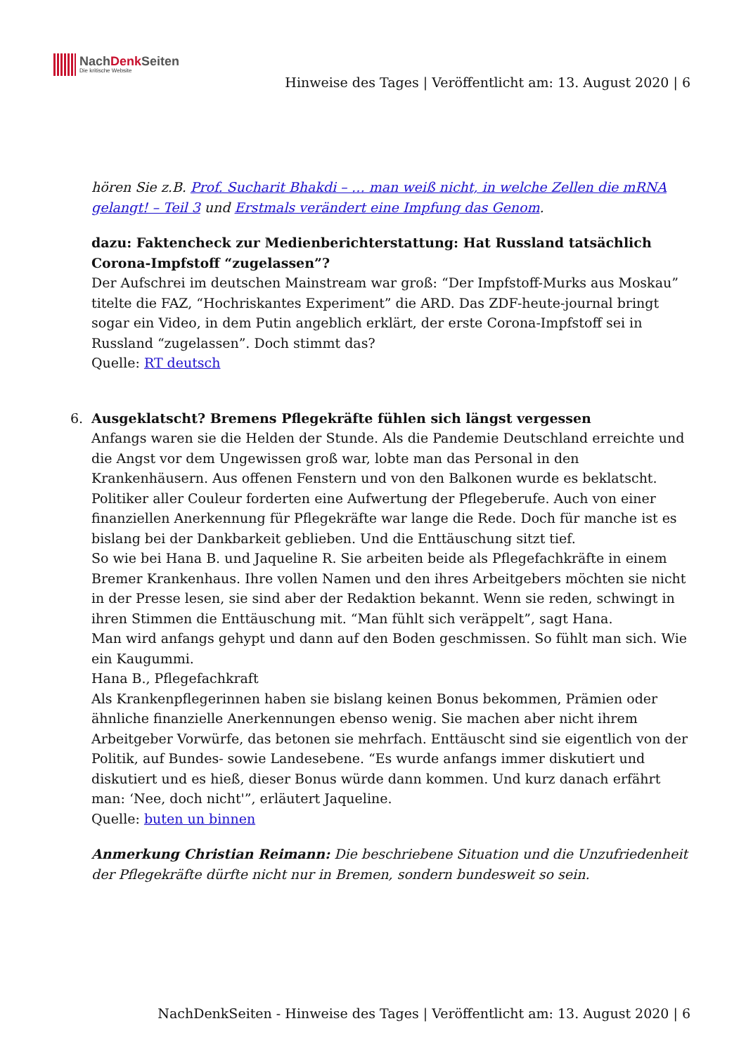NachDenk Seiten
Die kritische Website
Hinweise des Tages | Veröffentlicht am: 13. August 2020 | 6
hören Sie z.B. Prof. Sucharit Bhakdi – … man weiß nicht, in welche Zellen die mRNA gelangt! – Teil 3 und Erstmals verändert eine Impfung das Genom.
dazu: Faktencheck zur Medienberichterstattung: Hat Russland tatsächlich Corona-Impfstoff “zugelassen”?
Der Aufschrei im deutschen Mainstream war groß: “Der Impfstoff-Murks aus Moskau” titelte die FAZ, “Hochriskantes Experiment” die ARD. Das ZDF-heute-journal bringt sogar ein Video, in dem Putin angeblich erklärt, der erste Corona-Impfstoff sei in Russland “zugelassen”. Doch stimmt das?
Quelle: RT deutsch
6. Ausgeklatscht? Bremens Pflegekräfte fühlen sich längst vergessen
Anfangs waren sie die Helden der Stunde. Als die Pandemie Deutschland erreichte und die Angst vor dem Ungewissen groß war, lobte man das Personal in den Krankenhäusern. Aus offenen Fenstern und von den Balkonen wurde es beklatscht. Politiker aller Couleur forderten eine Aufwertung der Pflegeberufe. Auch von einer finanziellen Anerkennung für Pflegekräfte war lange die Rede. Doch für manche ist es bislang bei der Dankbarkeit geblieben. Und die Enttäuschung sitzt tief.
So wie bei Hana B. und Jaqueline R. Sie arbeiten beide als Pflegefachkräfte in einem Bremer Krankenhaus. Ihre vollen Namen und den ihres Arbeitgebers möchten sie nicht in der Presse lesen, sie sind aber der Redaktion bekannt. Wenn sie reden, schwingt in ihren Stimmen die Enttäuschung mit. “Man fühlt sich veräppelt”, sagt Hana.
Man wird anfangs gehypt und dann auf den Boden geschmissen. So fühlt man sich. Wie ein Kaugummi.
Hana B., Pflegefachkraft
Als Krankenpflegerinnen haben sie bislang keinen Bonus bekommen, Prämien oder ähnliche finanzielle Anerkennungen ebenso wenig. Sie machen aber nicht ihrem Arbeitgeber Vorwürfe, das betonen sie mehrfach. Enttäuscht sind sie eigentlich von der Politik, auf Bundes- sowie Landesebene. “Es wurde anfangs immer diskutiert und diskutiert und es hieß, dieser Bonus würde dann kommen. Und kurz danach erfährt man: ‘Nee, doch nicht'”, erläutert Jaqueline.
Quelle: buten un binnen
Anmerkung Christian Reimann: Die beschriebene Situation und die Unzufriedenheit der Pflegekräfte dürfte nicht nur in Bremen, sondern bundesweit so sein.
NachDenkSeiten - Hinweise des Tages | Veröffentlicht am: 13. August 2020 | 6